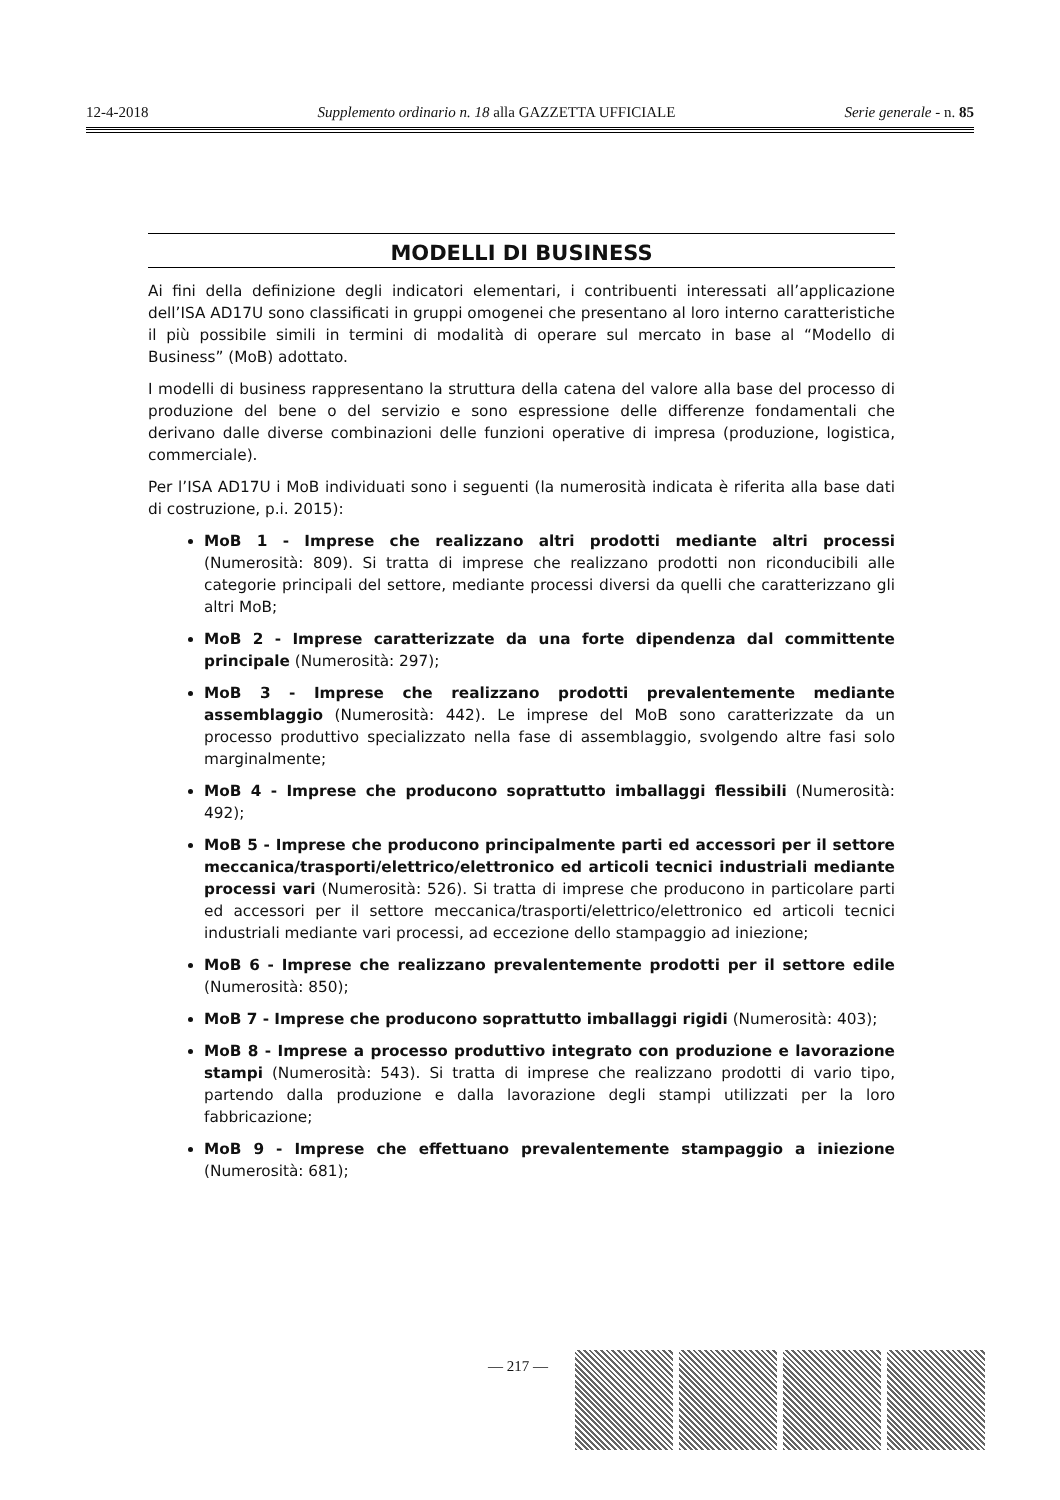12-4-2018 Supplemento ordinario n. 18 alla GAZZETTA UFFICIALE Serie generale - n. 85
MODELLI DI BUSINESS
Ai fini della definizione degli indicatori elementari, i contribuenti interessati all’applicazione dell’ISA AD17U sono classificati in gruppi omogenei che presentano al loro interno caratteristiche il più possibile simili in termini di modalità di operare sul mercato in base al “Modello di Business” (MoB) adottato.
I modelli di business rappresentano la struttura della catena del valore alla base del processo di produzione del bene o del servizio e sono espressione delle differenze fondamentali che derivano dalle diverse combinazioni delle funzioni operative di impresa (produzione, logistica, commerciale).
Per l’ISA AD17U i MoB individuati sono i seguenti (la numerosità indicata è riferita alla base dati di costruzione, p.i. 2015):
MoB 1 - Imprese che realizzano altri prodotti mediante altri processi (Numerosità: 809). Si tratta di imprese che realizzano prodotti non riconducibili alle categorie principali del settore, mediante processi diversi da quelli che caratterizzano gli altri MoB;
MoB 2 - Imprese caratterizzate da una forte dipendenza dal committente principale (Numerosità: 297);
MoB 3 - Imprese che realizzano prodotti prevalentemente mediante assemblaggio (Numerosità: 442). Le imprese del MoB sono caratterizzate da un processo produttivo specializzato nella fase di assemblaggio, svolgendo altre fasi solo marginalmente;
MoB 4 - Imprese che producono soprattutto imballaggi flessibili (Numerosità: 492);
MoB 5 - Imprese che producono principalmente parti ed accessori per il settore meccanica/trasporti/elettrico/elettronico ed articoli tecnici industriali mediante processi vari (Numerosità: 526). Si tratta di imprese che producono in particolare parti ed accessori per il settore meccanica/trasporti/elettrico/elettronico ed articoli tecnici industriali mediante vari processi, ad eccezione dello stampaggio ad iniezione;
MoB 6 - Imprese che realizzano prevalentemente prodotti per il settore edile (Numerosità: 850);
MoB 7 - Imprese che producono soprattutto imballaggi rigidi (Numerosità: 403);
MoB 8 - Imprese a processo produttivo integrato con produzione e lavorazione stampi (Numerosità: 543). Si tratta di imprese che realizzano prodotti di vario tipo, partendo dalla produzione e dalla lavorazione degli stampi utilizzati per la loro fabbricazione;
MoB 9 - Imprese che effettuano prevalentemente stampaggio a iniezione (Numerosità: 681);
— 217 —